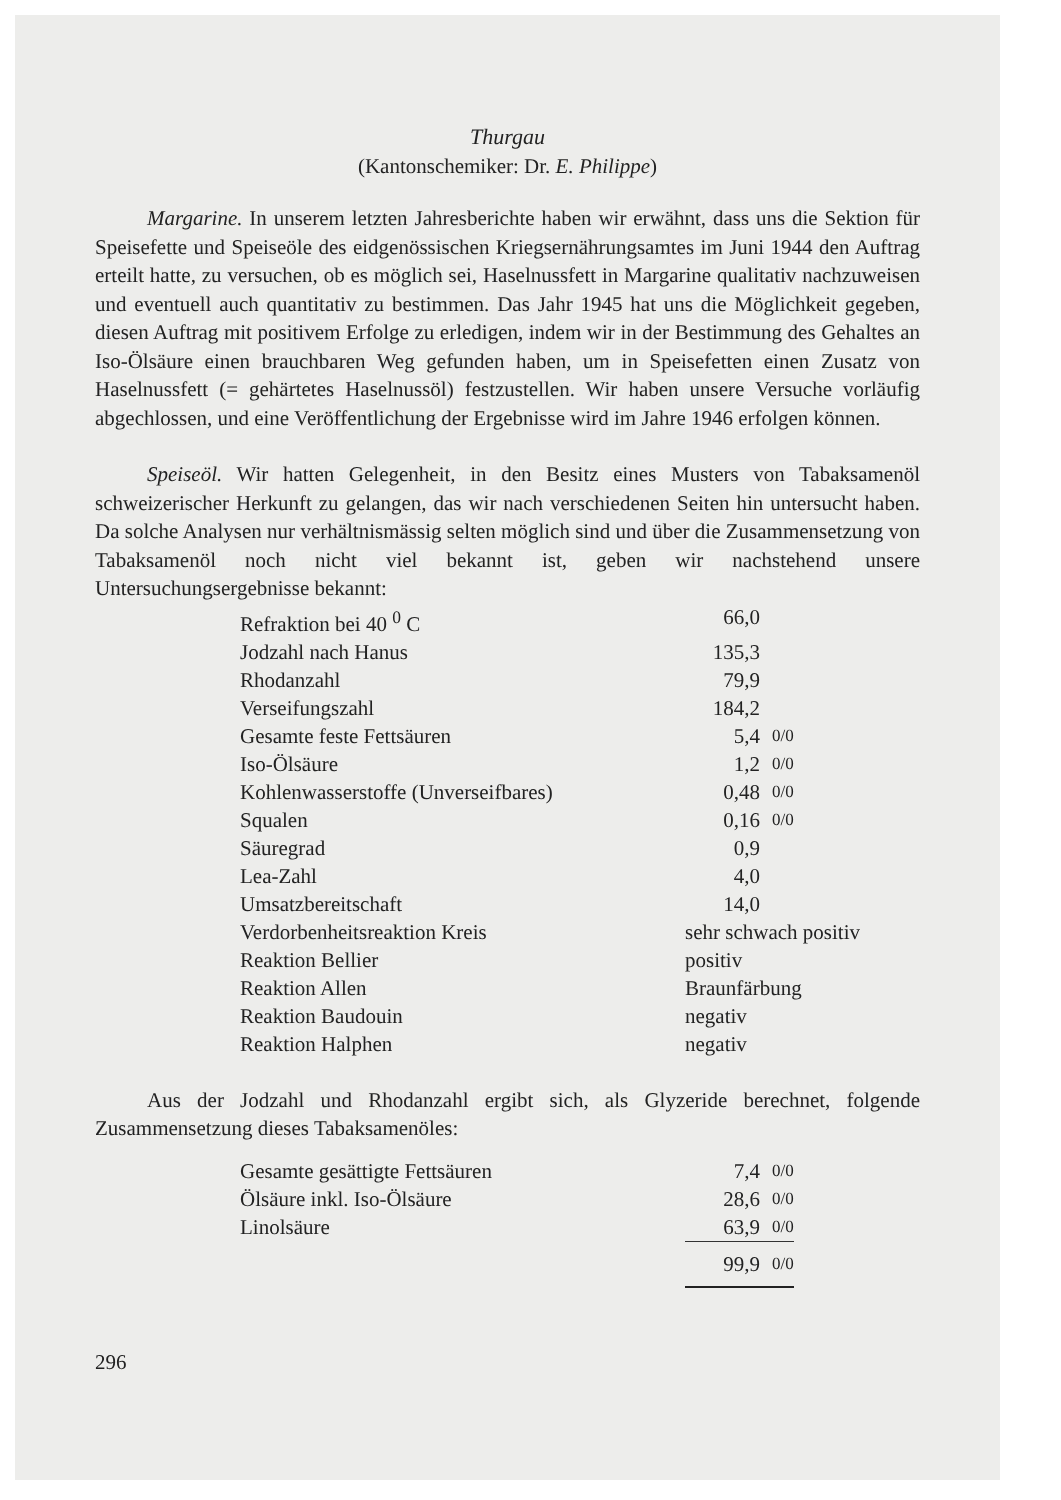Thurgau
(Kantonschemiker: Dr. E. Philippe)
Margarine. In unserem letzten Jahresberichte haben wir erwähnt, dass uns die Sektion für Speisefette und Speiseöle des eidgenössischen Kriegsernährungsamtes im Juni 1944 den Auftrag erteilt hatte, zu versuchen, ob es möglich sei, Haselnussfett in Margarine qualitativ nachzuweisen und eventuell auch quantitativ zu bestimmen. Das Jahr 1945 hat uns die Möglichkeit gegeben, diesen Auftrag mit positivem Erfolge zu erledigen, indem wir in der Bestimmung des Gehaltes an Iso-Ölsäure einen brauchbaren Weg gefunden haben, um in Speisefetten einen Zusatz von Haselnussfett (= gehärtetes Haselnussöl) festzustellen. Wir haben unsere Versuche vorläufig abgechlossen, und eine Veröffentlichung der Ergebnisse wird im Jahre 1946 erfolgen können.
Speiseöl. Wir hatten Gelegenheit, in den Besitz eines Musters von Tabaksamenöl schweizerischer Herkunft zu gelangen, das wir nach verschiedenen Seiten hin untersucht haben. Da solche Analysen nur verhältnismässig selten möglich sind und über die Zusammensetzung von Tabaksamenöl noch nicht viel bekannt ist, geben wir nachstehend unsere Untersuchungsergebnisse bekannt:
| Refraktion bei 40 <sup>0</sup> C | 66,0 | |
| Jodzahl nach Hanus | 135,3 | |
| Rhodanzahl | 79,9 | |
| Verseifungszahl | 184,2 | |
| Gesamte feste Fettsäuren | 5,4 | 0/0 |
| Iso-Ölsäure | 1,2 | 0/0 |
| Kohlenwasserstoffe (Unverseifbares) | 0,48 | 0/0 |
| Squalen | 0,16 | 0/0 |
| Säuregrad | 0,9 | |
| Lea-Zahl | 4,0 | |
| Umsatzbereitschaft | 14,0 | |
| Verdorbenheitsreaktion Kreis | sehr schwach positiv | |
| Reaktion Bellier | positiv | |
| Reaktion Allen | Braunfärbung | |
| Reaktion Baudouin | negativ | |
| Reaktion Halphen | negativ | |
Aus der Jodzahl und Rhodanzahl ergibt sich, als Glyzeride berechnet, folgende Zusammensetzung dieses Tabaksamenöles:
| Gesamte gesättigte Fettsäuren | 7,4 | 0/0 |
| Ölsäure inkl. Iso-Ölsäure | 28,6 | 0/0 |
| Linolsäure | 63,9 | 0/0 |
| | 99,9 | 0/0 |
296